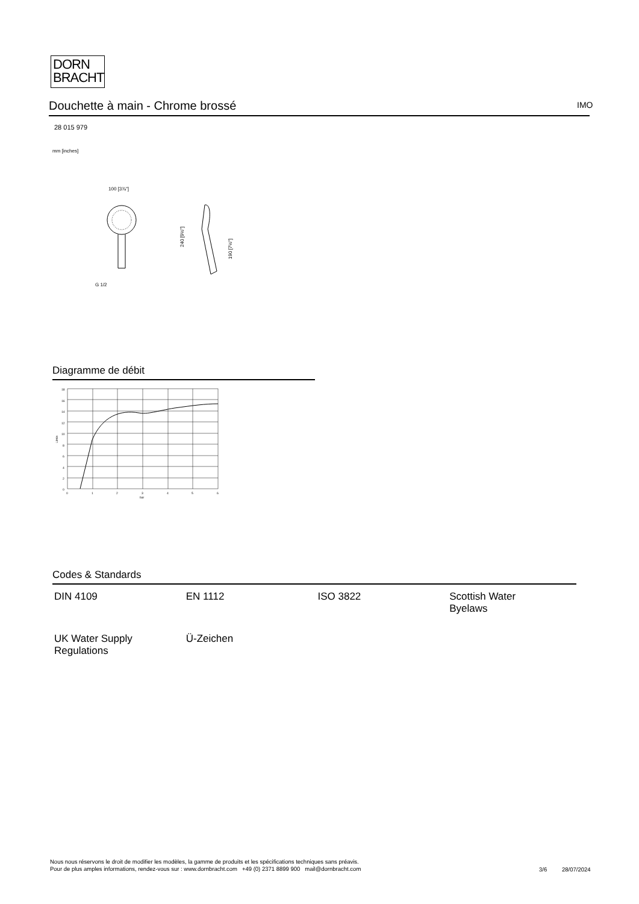DORN
BRACHT
Douchette à main - Chrome brossé IMO
28 015 979
mm [inches]
100 [3⅞"]
G 1/2
240 [9½"]
190 [7½"]
Diagramme de débit
18
16
14
12
10
8
6
4
2
0
0
1
2
3
4
5
6
bar
L/min
Codes & Standards
| DIN 4109 | EN 1112 | ISO 3822 | Scottish Water Byelaws |
| UK Water Supply Regulations | Ü-Zeichen | | |
Nous nous réservons le droit de modifier les modèles, la gamme de produits et les spécifications techniques sans préavis.
Pour de plus amples informations, rendez-vous sur : www.dornbracht.com +49 (0) 2371 8899 900 mail@dornbracht.com
3/6 28/07/2024